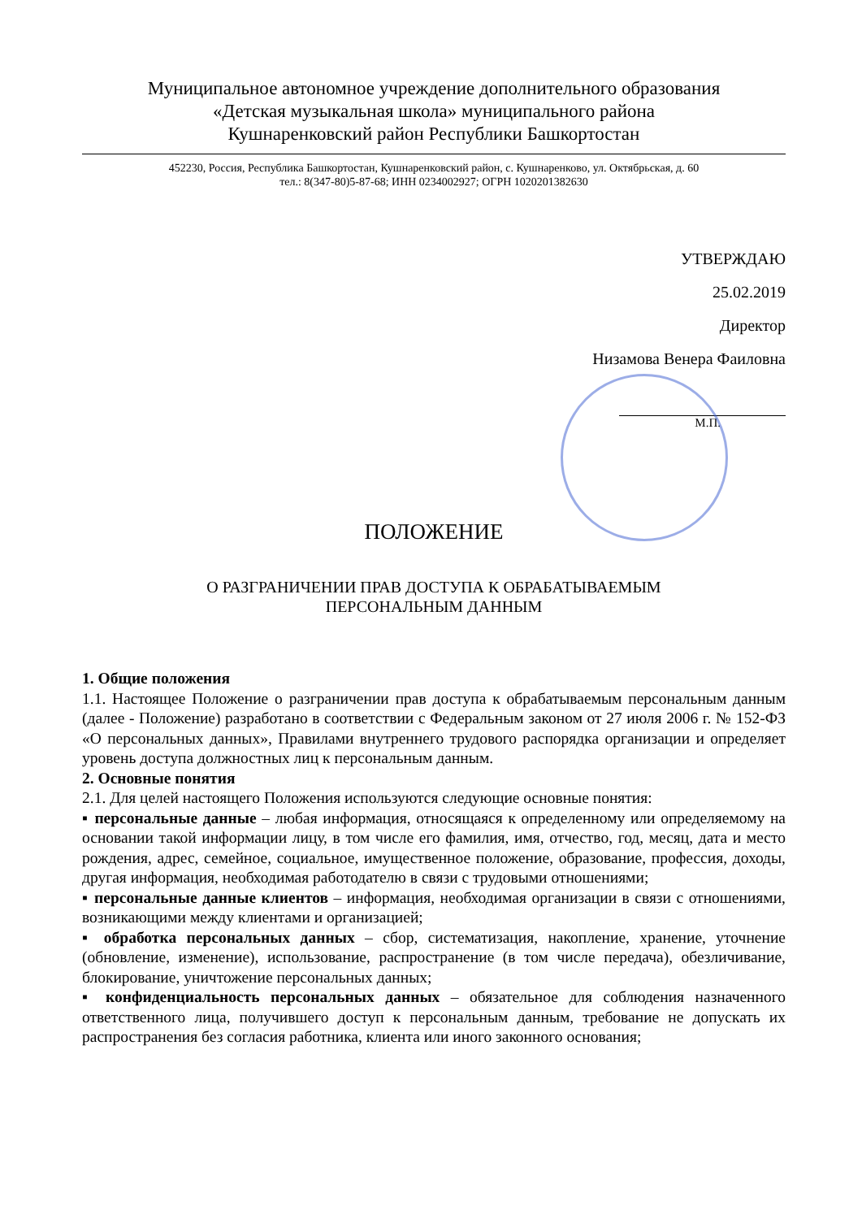Муниципальное автономное учреждение дополнительного образования
«Детская музыкальная школа» муниципального района
Кушнаренковский район Республики Башкортостан
452230, Россия, Республика Башкортостан, Кушнаренковский район, с. Кушнаренково, ул. Октябрьская, д. 60
тел.: 8(347-80)5-87-68; ИНН 0234002927; ОГРН 1020201382630
УТВЕРЖДАЮ
25.02.2019
Директор
Низамова Венера Фаиловна
М.П.
ПОЛОЖЕНИЕ
О РАЗГРАНИЧЕНИИ ПРАВ ДОСТУПА К ОБРАБАТЫВАЕМЫМ
ПЕРСОНАЛЬНЫМ ДАННЫМ
1. Общие положения
1.1. Настоящее Положение о разграничении прав доступа к обрабатываемым персональным данным (далее - Положение) разработано в соответствии с Федеральным законом от 27 июля 2006 г. № 152-ФЗ «О персональных данных», Правилами внутреннего трудового распорядка организации и определяет уровень доступа должностных лиц к персональным данным.
2. Основные понятия
2.1. Для целей настоящего Положения используются следующие основные понятия:
▪ персональные данные – любая информация, относящаяся к определенному или определяемому на основании такой информации лицу, в том числе его фамилия, имя, отчество, год, месяц, дата и место рождения, адрес, семейное, социальное, имущественное положение, образование, профессия, доходы, другая информация, необходимая работодателю в связи с трудовыми отношениями;
▪ персональные данные клиентов – информация, необходимая организации в связи с отношениями, возникающими между клиентами и организацией;
▪ обработка персональных данных – сбор, систематизация, накопление, хранение, уточнение (обновление, изменение), использование, распространение (в том числе передача), обезличивание, блокирование, уничтожение персональных данных;
▪ конфиденциальность персональных данных – обязательное для соблюдения назначенного ответственного лица, получившего доступ к персональным данным, требование не допускать их распространения без согласия работника, клиента или иного законного основания;